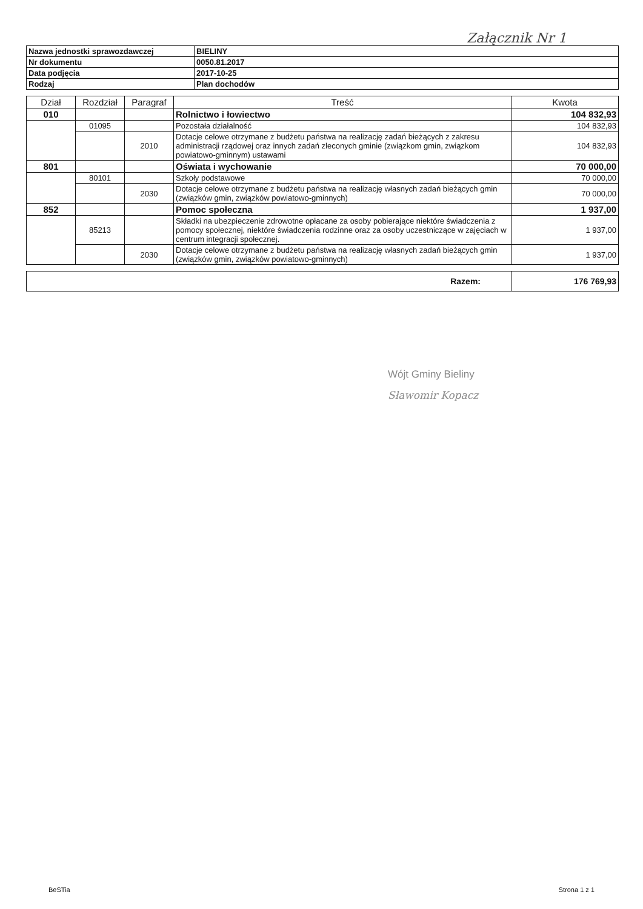Załącznik Nr 1
| Nazwa jednostki sprawozdawczej | BIELINY |
| Nr dokumentu | 0050.81.2017 |
| Data podjęcia | 2017-10-25 |
| Rodzaj | Plan dochodów |
| Dział | Rozdział | Paragraf | Treść | Kwota |
| --- | --- | --- | --- | --- |
| 010 | | | Rolnictwo i łowiectwo | 104 832,93 |
| | 01095 | | Pozostała działalność | 104 832,93 |
| | | 2010 | Dotacje celowe otrzymane z budżetu państwa na realizację zadań bieżących z zakresu administracji rządowej oraz innych zadań zleconych gminie (związkom gmin, związkom powiatowo-gminnym) ustawami | 104 832,93 |
| 801 | | | Oświata i wychowanie | 70 000,00 |
| | 80101 | | Szkoły podstawowe | 70 000,00 |
| | | 2030 | Dotacje celowe otrzymane z budżetu państwa na realizację własnych zadań bieżących gmin (związków gmin, związków powiatowo-gminnych) | 70 000,00 |
| 852 | | | Pomoc społeczna | 1 937,00 |
| | 85213 | | Składki na ubezpieczenie zdrowotne opłacane za osoby pobierające niektóre świadczenia z pomocy społecznej, niektóre świadczenia rodzinne oraz za osoby uczestniczące w zajęciach w centrum integracji społecznej. | 1 937,00 |
| | | 2030 | Dotacje celowe otrzymane z budżetu państwa na realizację własnych zadań bieżących gmin (związków gmin, związków powiatowo-gminnych) | 1 937,00 |
| Razem: | 176 769,93 |
Wójt Gminy Bieliny
Sławomir Kopacz
BeSTia Strona 1 z 1